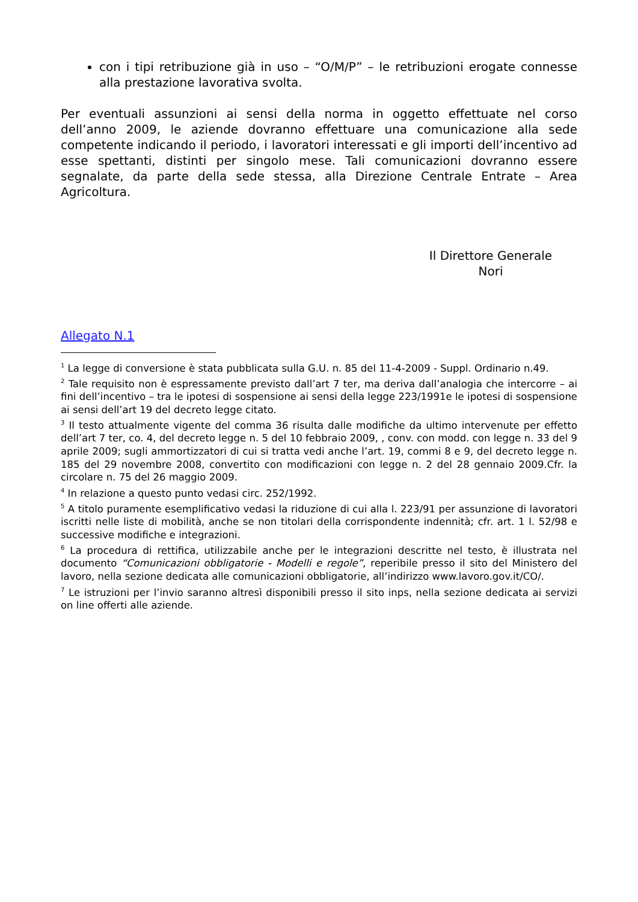con i tipi retribuzione già in uso – “O/M/P” – le retribuzioni erogate connesse alla prestazione lavorativa svolta.
Per eventuali assunzioni ai sensi della norma in oggetto effettuate nel corso dell’anno 2009, le aziende dovranno effettuare una comunicazione alla sede competente indicando il periodo, i lavoratori interessati e gli importi dell’incentivo ad esse spettanti, distinti per singolo mese. Tali comunicazioni dovranno essere segnalate, da parte della sede stessa, alla Direzione Centrale Entrate – Area Agricoltura.
Il Direttore Generale
Nori
Allegato N.1
<sup>1</sup> La legge di conversione è stata pubblicata sulla G.U. n. 85 del 11-4-2009 - Suppl. Ordinario n.49.
<sup>2</sup> Tale requisito non è espressamente previsto dall’art 7 ter, ma deriva dall’analogia che intercorre – ai fini dell’incentivo – tra le ipotesi di sospensione ai sensi della legge 223/1991e le ipotesi di sospensione ai sensi dell’art 19 del decreto legge citato.
<sup>3</sup> Il testo attualmente vigente del comma 36 risulta dalle modifiche da ultimo intervenute per effetto dell’art 7 ter, co. 4, del decreto legge n. 5 del 10 febbraio 2009, , conv. con modd. con legge n. 33 del 9 aprile 2009; sugli ammortizzatori di cui si tratta vedi anche l’art. 19, commi 8 e 9, del decreto legge n. 185 del 29 novembre 2008, convertito con modificazioni con legge n. 2 del 28 gennaio 2009.Cfr. la circolare n. 75 del 26 maggio 2009.
<sup>4</sup> In relazione a questo punto vedasi circ. 252/1992.
<sup>5</sup> A titolo puramente esemplificativo vedasi la riduzione di cui alla l. 223/91 per assunzione di lavoratori iscritti nelle liste di mobilità, anche se non titolari della corrispondente indennità; cfr. art. 1 l. 52/98 e successive modifiche e integrazioni.
<sup>6</sup> La procedura di rettifica, utilizzabile anche per le integrazioni descritte nel testo, è illustrata nel documento “Comunicazioni obbligatorie - Modelli e regole”, reperibile presso il sito del Ministero del lavoro, nella sezione dedicata alle comunicazioni obbligatorie, all’indirizzo www.lavoro.gov.it/CO/.
<sup>7</sup> Le istruzioni per l’invio saranno altresì disponibili presso il sito inps, nella sezione dedicata ai servizi on line offerti alle aziende.